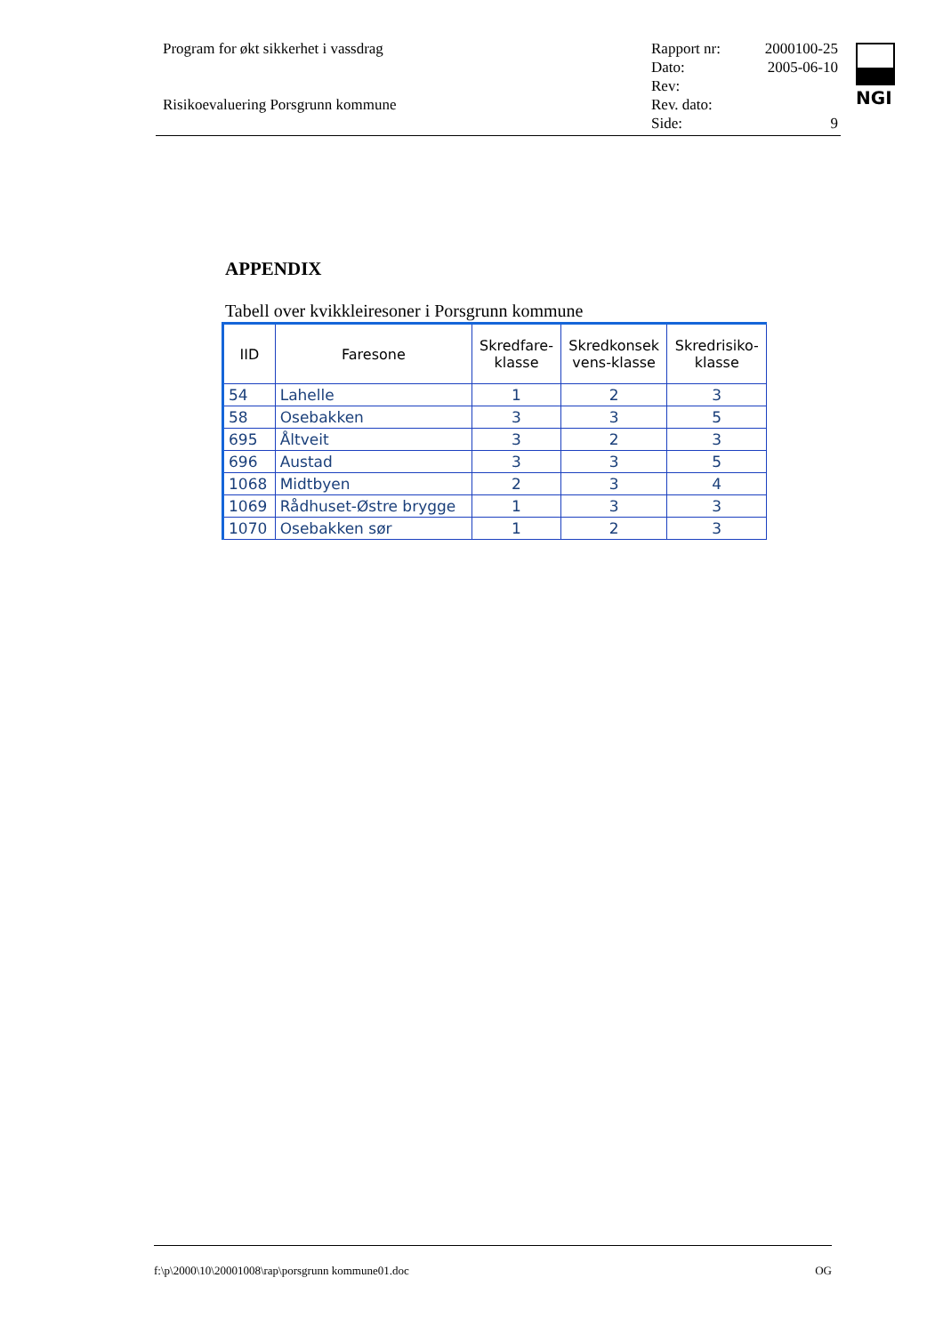Program for økt sikkerhet i vassdrag
Risikoevaluering Porsgrunn kommune
Rapport nr: 2000100-25
Dato: 2005-06-10
Rev:
Rev. dato:
Side: 9
NGI
APPENDIX
Tabell over kvikkleiresoner i Porsgrunn kommune
| IID | Faresone | Skredfare- klasse | Skredkonsek vens-klasse | Skredrisiko- klasse |
| --- | --- | --- | --- | --- |
| 54 | Lahelle | 1 | 2 | 3 |
| 58 | Osebakken | 3 | 3 | 5 |
| 695 | Åltveit | 3 | 2 | 3 |
| 696 | Austad | 3 | 3 | 5 |
| 1068 | Midtbyen | 2 | 3 | 4 |
| 1069 | Rådhuset-Østre brygge | 1 | 3 | 3 |
| 1070 | Osebakken sør | 1 | 2 | 3 |
f:\p\2000\10\20001008\rap\porsgrunn kommune01.doc OG